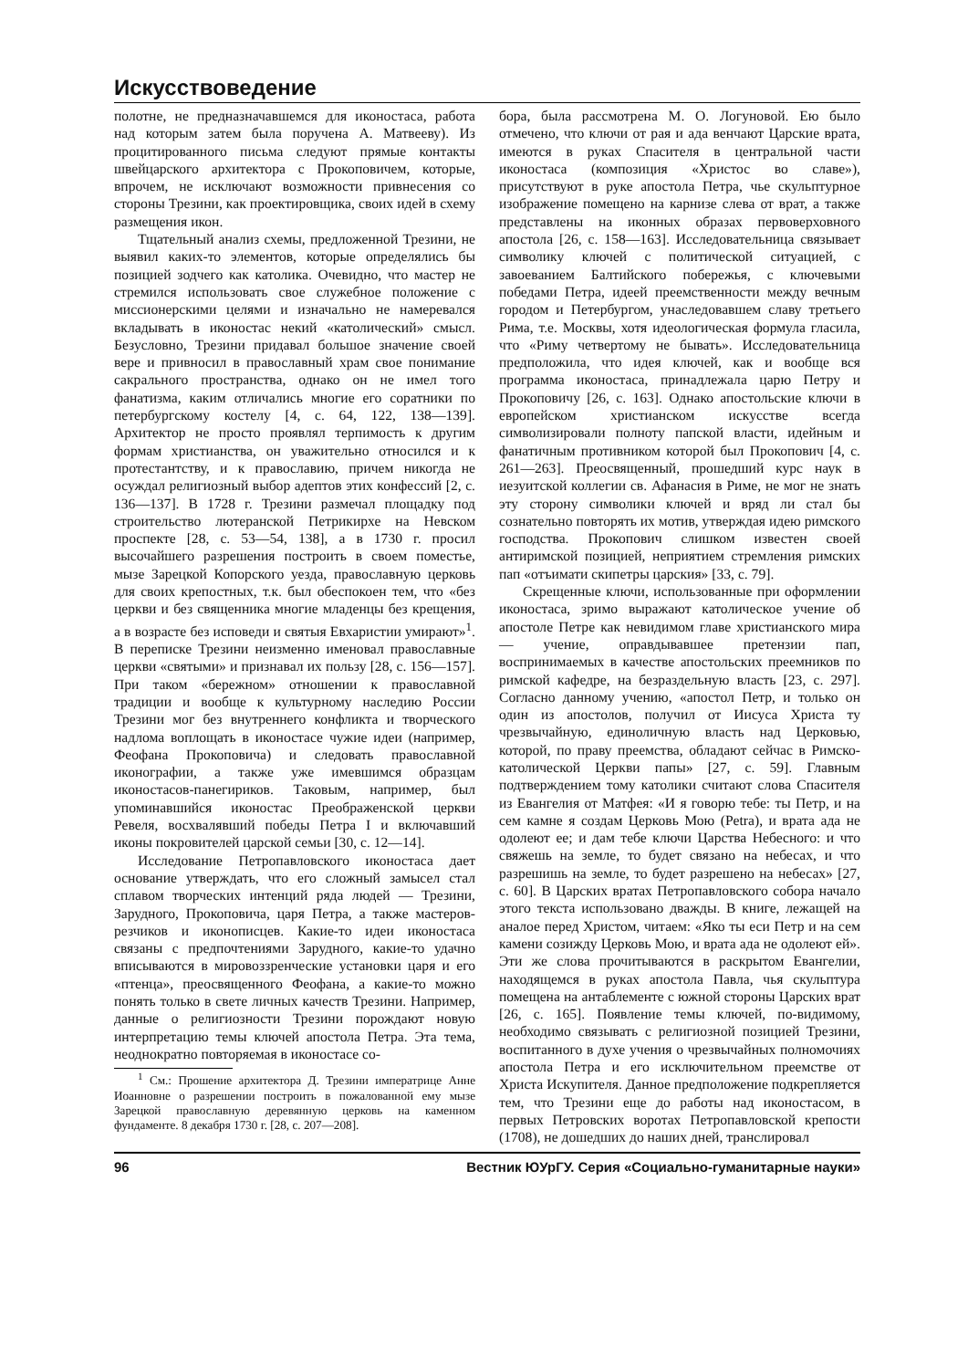Искусствоведение
полотне, не предназначавшемся для иконостаса, работа над которым затем была поручена А. Матвееву). Из процитированного письма следуют прямые контакты швейцарского архитектора с Прокоповичем, которые, впрочем, не исключают возможности привнесения со стороны Трезини, как проектировщика, своих идей в схему размещения икон.
Тщательный анализ схемы, предложенной Трезини, не выявил каких-то элементов, которые определялись бы позицией зодчего как католика. Очевидно, что мастер не стремился использовать свое служебное положение с миссионерскими целями и изначально не намеревался вкладывать в иконостас некий «католический» смысл. Безусловно, Трезини придавал большое значение своей вере и привносил в православный храм свое понимание сакрального пространства, однако он не имел того фанатизма, каким отличались многие его соратники по петербургскому костелу [4, с. 64, 122, 138—139]. Архитектор не просто проявлял терпимость к другим формам христианства, он уважительно относился и к протестантству, и к православию, причем никогда не осуждал религиозный выбор адептов этих конфессий [2, с. 136—137]. В 1728 г. Трезини размечал площадку под строительство лютеранской Петрикирхе на Невском проспекте [28, с. 53—54, 138], а в 1730 г. просил высочайшего разрешения построить в своем поместье, мызе Зарецкой Копорского уезда, православную церковь для своих крепостных, т.к. был обеспокоен тем, что «без церкви и без священника многие младенцы без крещения, а в возрасте без исповеди и святыя Евхаристии умирают»<sup>1</sup>. В переписке Трезини неизменно именовал православные церкви «святыми» и признавал их пользу [28, с. 156—157]. При таком «бережном» отношении к православной традиции и вообще к культурному наследию России Трезини мог без внутреннего конфликта и творческого надлома воплощать в иконостасе чужие идеи (например, Феофана Прокоповича) и следовать православной иконографии, а также уже имевшимся образцам иконостасов-панегириков. Таковым, например, был упоминавшийся иконостас Преображенской церкви Ревеля, восхвалявший победы Петра I и включавший иконы покровителей царской семьи [30, с. 12—14].
Исследование Петропавловского иконостаса дает основание утверждать, что его сложный замысел стал сплавом творческих интенций ряда людей — Трезини, Зарудного, Прокоповича, царя Петра, а также мастеров-резчиков и иконописцев. Какие-то идеи иконостаса связаны с предпочтениями Зарудного, какие-то удачно вписываются в мировоззренческие установки царя и его «птенца», преосвященного Феофана, а какие-то можно понять только в свете личных качеств Трезини. Например, данные о религиозности Трезини порождают новую интерпретацию темы ключей апостола Петра. Эта тема, неоднократно повторяемая в иконостасе со-
<sup>1</sup> См.: Прошение архитектора Д. Трезини императрице Анне Иоанновне о разрешении построить в пожалованной ему мызе Зарецкой православную деревянную церковь на каменном фундаменте. 8 декабря 1730 г. [28, с. 207—208].
бора, была рассмотрена М. О. Логуновой. Ею было отмечено, что ключи от рая и ада венчают Царские врата, имеются в руках Спасителя в центральной части иконостаса (композиция «Христос во славе»), присутствуют в руке апостола Петра, чье скульптурное изображение помещено на карнизе слева от врат, а также представлены на иконных образах первоверховного апостола [26, с. 158—163]. Исследовательница связывает символику ключей с политической ситуацией, с завоеванием Балтийского побережья, с ключевыми победами Петра, идеей преемственности между вечным городом и Петербургом, унаследовавшем славу третьего Рима, т.е. Москвы, хотя идеологическая формула гласила, что «Риму четвертому не бывать». Исследовательница предположила, что идея ключей, как и вообще вся программа иконостаса, принадлежала царю Петру и Прокоповичу [26, с. 163]. Однако апостольские ключи в европейском христианском искусстве всегда символизировали полноту папской власти, идейным и фанатичным противником которой был Прокопович [4, с. 261—263]. Преосвященный, прошедший курс наук в иезуитской коллегии св. Афанасия в Риме, не мог не знать эту сторону символики ключей и вряд ли стал бы сознательно повторять их мотив, утверждая идею римского господства. Прокопович слишком известен своей антиримской позицией, неприятием стремления римских пап «отъимати скипетры царския» [33, с. 79].
Скрещенные ключи, использованные при оформлении иконостаса, зримо выражают католическое учение об апостоле Петре как невидимом главе христианского мира — учение, оправдывавшее претензии пап, воспринимаемых в качестве апостольских преемников по римской кафедре, на безраздельную власть [23, с. 297]. Согласно данному учению, «апостол Петр, и только он один из апостолов, получил от Иисуса Христа ту чрезвычайную, единоличную власть над Церковью, которой, по праву преемства, обладают сейчас в Римско-католической Церкви папы» [27, с. 59]. Главным подтверждением тому католики считают слова Спасителя из Евангелия от Матфея: «И я говорю тебе: ты Петр, и на сем камне я создам Церковь Мою (Petra), и врата ада не одолеют ее; и дам тебе ключи Царства Небесного: и что свяжешь на земле, то будет связано на небесах, и что разрешишь на земле, то будет разрешено на небесах» [27, с. 60]. В Царских вратах Петропавловского собора начало этого текста использовано дважды. В книге, лежащей на аналое перед Христом, читаем: «Яко ты еси Петр и на сем камени созижду Церковь Мою, и врата ада не одолеют ей». Эти же слова прочитываются в раскрытом Евангелии, находящемся в руках апостола Павла, чья скульптура помещена на антаблементе с южной стороны Царских врат [26, с. 165]. Появление темы ключей, по-видимому, необходимо связывать с религиозной позицией Трезини, воспитанного в духе учения о чрезвычайных полномочиях апостола Петра и его исключительном преемстве от Христа Искупителя. Данное предположение подкрепляется тем, что Трезини еще до работы над иконостасом, в первых Петровских воротах Петропавловской крепости (1708), не дошедших до наших дней, транслировал
96 Вестник ЮУрГУ. Серия «Социально-гуманитарные науки»